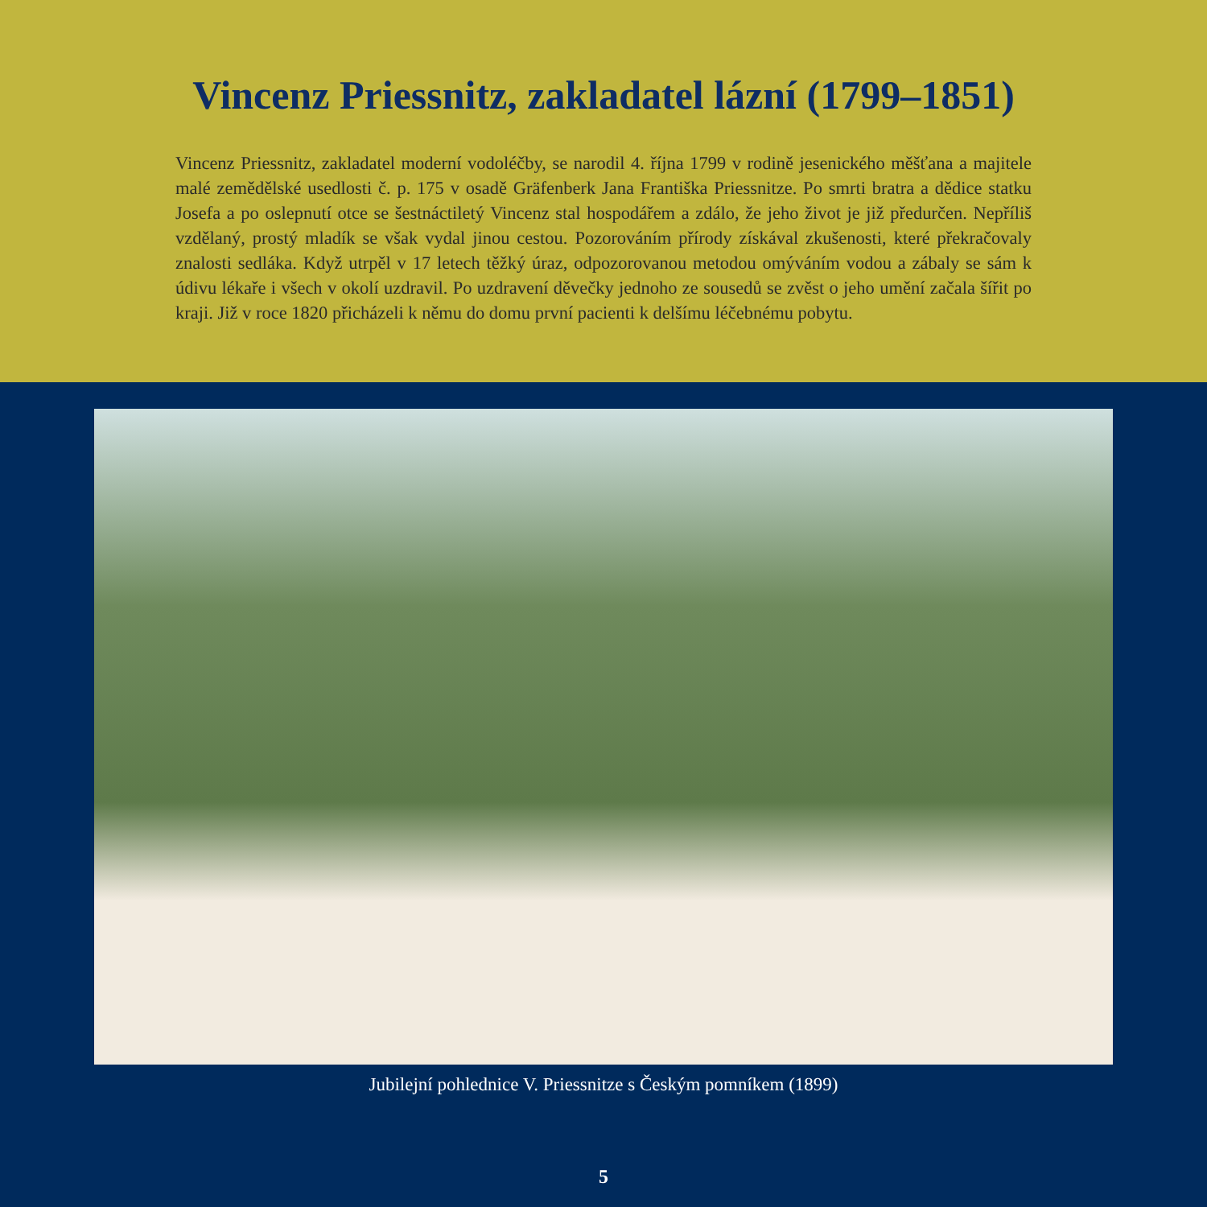Vincenz Priessnitz, zakladatel lázní (1799–1851)
Vincenz Priessnitz, zakladatel moderní vodoléčby, se narodil 4. října 1799 v rodině jesenického měšťana a majitele malé zemědělské usedlosti č. p. 175 v osadě Gräfenberk Jana Františka Priessnitze. Po smrti bratra a dědice statku Josefa a po oslepnutí otce se šestnáctiletý Vincenz stal hospodářem a zdálo, že jeho život je již předurčen. Nepříliš vzdělaný, prostý mladík se však vydal jinou cestou. Pozorováním přírody získával zkušenosti, které překračovaly znalosti sedláka. Když utrpěl v 17 letech těžký úraz, odpozorovanou metodou omýváním vodou a zábaly se sám k údivu lékaře i všech v okolí uzdravil. Po uzdravení děvečky jednoho ze sousedů se zvěst o jeho umění začala šířit po kraji. Již v roce 1820 přicházeli k němu do domu první pacienti k delšímu léčebnému pobytu.
Jubilejní pohlednice V. Priessnitze s Českým pomníkem (1899)
5